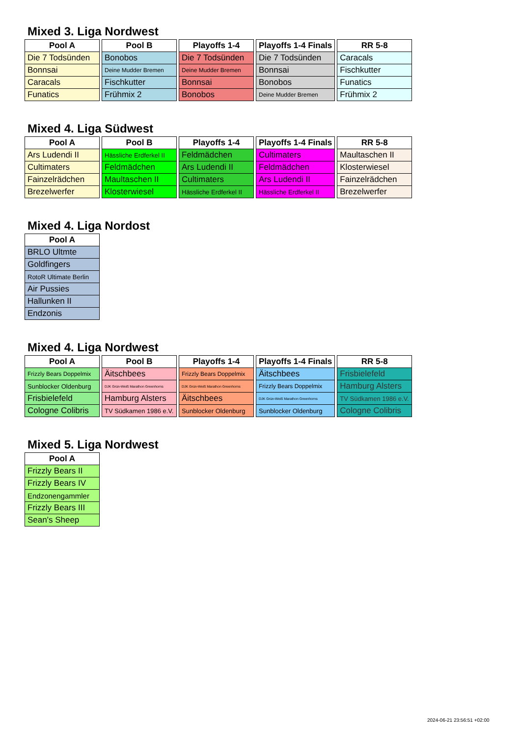Mixed 3. Liga Nordwest
| Pool A |
| --- |
| Die 7 Todsünden |
| Bonnsai |
| Caracals |
| Funatics |
| Pool B |
| --- |
| Bonobos |
| Deine Mudder Bremen |
| Fischkutter |
| Frühmix 2 |
| Playoffs 1-4 |
| --- |
| Die 7 Todsünden |
| Deine Mudder Bremen |
| Bonnsai |
| Bonobos |
| Playoffs 1-4 Finals |
| --- |
| Die 7 Todsünden |
| Bonnsai |
| Bonobos |
| Deine Mudder Bremen |
| RR 5-8 |
| --- |
| Caracals |
| Fischkutter |
| Funatics |
| Frühmix 2 |
Mixed 4. Liga Südwest
| Pool A |
| --- |
| Ars Ludendi II |
| Cultimaters |
| Fainzelrädchen |
| Brezelwerfer |
| Pool B |
| --- |
| Hässliche Erdferkel II |
| Feldmädchen |
| Maultaschen II |
| Klosterwiesel |
| Playoffs 1-4 |
| --- |
| Feldmädchen |
| Ars Ludendi II |
| Cultimaters |
| Hässliche Erdferkel II |
| Playoffs 1-4 Finals |
| --- |
| Cultimaters |
| Feldmädchen |
| Ars Ludendi II |
| Hässliche Erdferkel II |
| RR 5-8 |
| --- |
| Maultaschen II |
| Klosterwiesel |
| Fainzelrädchen |
| Brezelwerfer |
Mixed 4. Liga Nordost
| Pool A |
| --- |
| BRLO Ultmte |
| Goldfingers |
| RotoR Ultimate Berlin |
| Air Pussies |
| Hallunken II |
| Endzonis |
Mixed 4. Liga Nordwest
| Pool A |
| --- |
| Frizzly Bears Doppelmix |
| Sunblocker Oldenburg |
| Frisbielefeld |
| Cologne Colibris |
| Pool B |
| --- |
| Äitschbees |
| DJK Grün-Weiß Marathon Greenhorns |
| Hamburg Alsters |
| TV Südkamen 1986 e.V. |
| Playoffs 1-4 |
| --- |
| Frizzly Bears Doppelmix |
| DJK Grün-Weiß Marathon Greenhorns |
| Äitschbees |
| Sunblocker Oldenburg |
| Playoffs 1-4 Finals |
| --- |
| Äitschbees |
| Frizzly Bears Doppelmix |
| DJK Grün-Weiß Marathon Greenhorns |
| Sunblocker Oldenburg |
| RR 5-8 |
| --- |
| Frisbielefeld |
| Hamburg Alsters |
| TV Südkamen 1986 e.V. |
| Cologne Colibris |
Mixed 5. Liga Nordwest
| Pool A |
| --- |
| Frizzly Bears II |
| Frizzly Bears IV |
| Endzonengammler |
| Frizzly Bears III |
| Sean's Sheep |
2024-06-21 23:56:51 +02:00